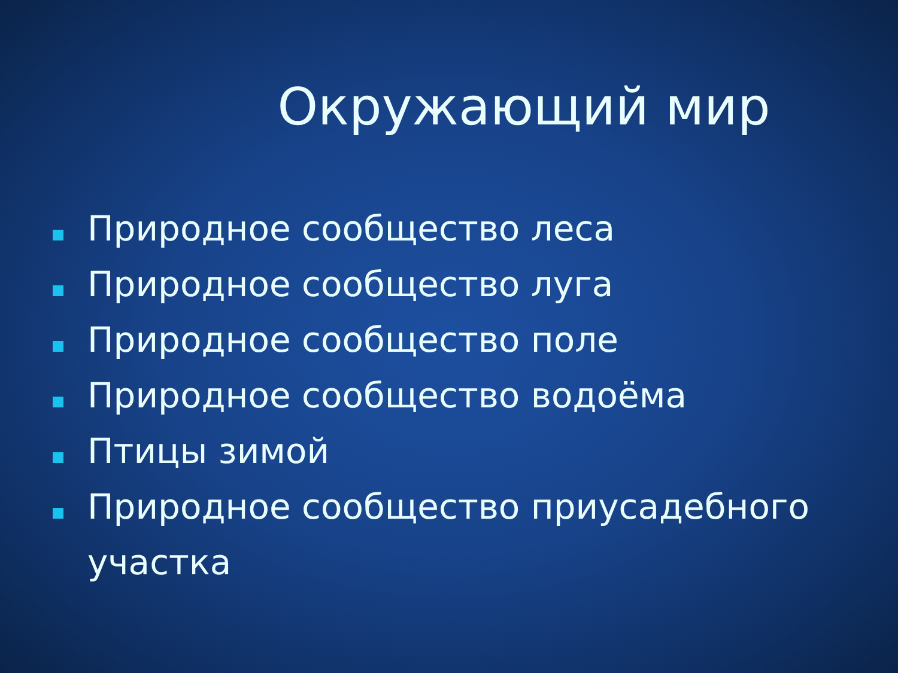Окружающий мир
Природное сообщество леса
Природное сообщество луга
Природное сообщество поле
Природное сообщество водоёма
Птицы зимой
Природное сообщество приусадебного участка